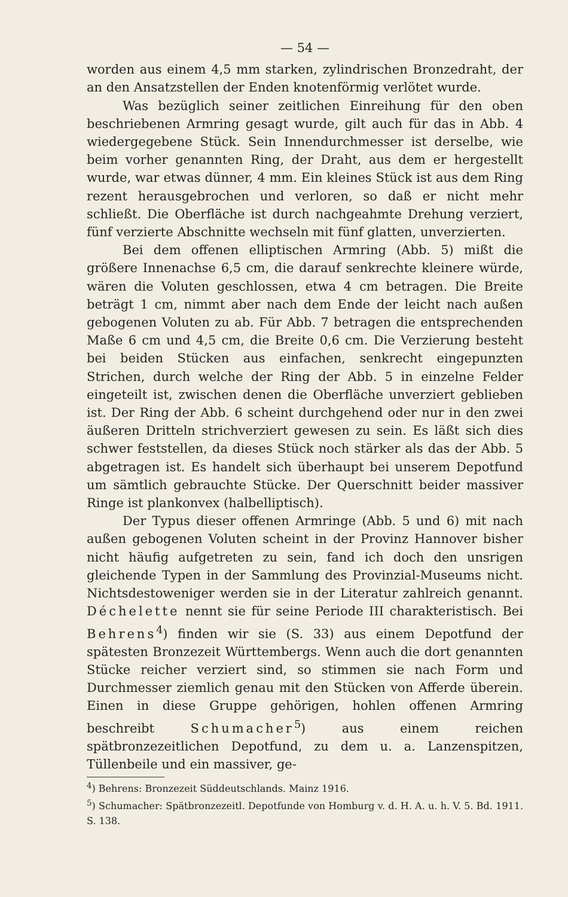— 54 —
worden aus einem 4,5 mm starken, zylindrischen Bronzedraht, der an den Ansatzstellen der Enden knotenförmig verlötet wurde.
Was bezüglich seiner zeitlichen Einreihung für den oben beschriebenen Armring gesagt wurde, gilt auch für das in Abb. 4 wiedergegebene Stück. Sein Innendurchmesser ist derselbe, wie beim vorher genannten Ring, der Draht, aus dem er hergestellt wurde, war etwas dünner, 4 mm. Ein kleines Stück ist aus dem Ring rezent herausgebrochen und verloren, so daß er nicht mehr schließt. Die Oberfläche ist durch nachgeahmte Drehung verziert, fünf verzierte Abschnitte wechseln mit fünf glatten, unverzierten.
Bei dem offenen elliptischen Armring (Abb. 5) mißt die größere Innenachse 6,5 cm, die darauf senkrechte kleinere würde, wären die Voluten geschlossen, etwa 4 cm betragen. Die Breite beträgt 1 cm, nimmt aber nach dem Ende der leicht nach außen gebogenen Voluten zu ab. Für Abb. 7 betragen die entsprechenden Maße 6 cm und 4,5 cm, die Breite 0,6 cm. Die Verzierung besteht bei beiden Stücken aus einfachen, senkrecht eingepunzten Strichen, durch welche der Ring der Abb. 5 in einzelne Felder eingeteilt ist, zwischen denen die Oberfläche unverziert geblieben ist. Der Ring der Abb. 6 scheint durchgehend oder nur in den zwei äußeren Dritteln strichverziert gewesen zu sein. Es läßt sich dies schwer feststellen, da dieses Stück noch stärker als das der Abb. 5 abgetragen ist. Es handelt sich überhaupt bei unserem Depotfund um sämtlich gebrauchte Stücke. Der Querschnitt beider massiver Ringe ist plankonvex (halbelliptisch).
Der Typus dieser offenen Armringe (Abb. 5 und 6) mit nach außen gebogenen Voluten scheint in der Provinz Hannover bisher nicht häufig aufgetreten zu sein, fand ich doch den unsrigen gleichende Typen in der Sammlung des Provinzial-Museums nicht. Nichtsdestoweniger werden sie in der Literatur zahlreich genannt. Déchelette nennt sie für seine Periode III charakteristisch. Bei Behrens<sup>4</sup>) finden wir sie (S. 33) aus einem Depotfund der spätesten Bronzezeit Württembergs. Wenn auch die dort genannten Stücke reicher verziert sind, so stimmen sie nach Form und Durchmesser ziemlich genau mit den Stücken von Afferde überein. Einen in diese Gruppe gehörigen, hohlen offenen Armring beschreibt Schumacher<sup>5</sup>) aus einem reichen spätbronzezeitlichen Depotfund, zu dem u. a. Lanzenspitzen, Tüllenbeile und ein massiver, ge-
<sup>4</sup>) Behrens: Bronzezeit Süddeutschlands. Mainz 1916.
<sup>5</sup>) Schumacher: Spätbronzezeitl. Depotfunde von Homburg v. d. H. A. u. h. V. 5. Bd. 1911. S. 138.